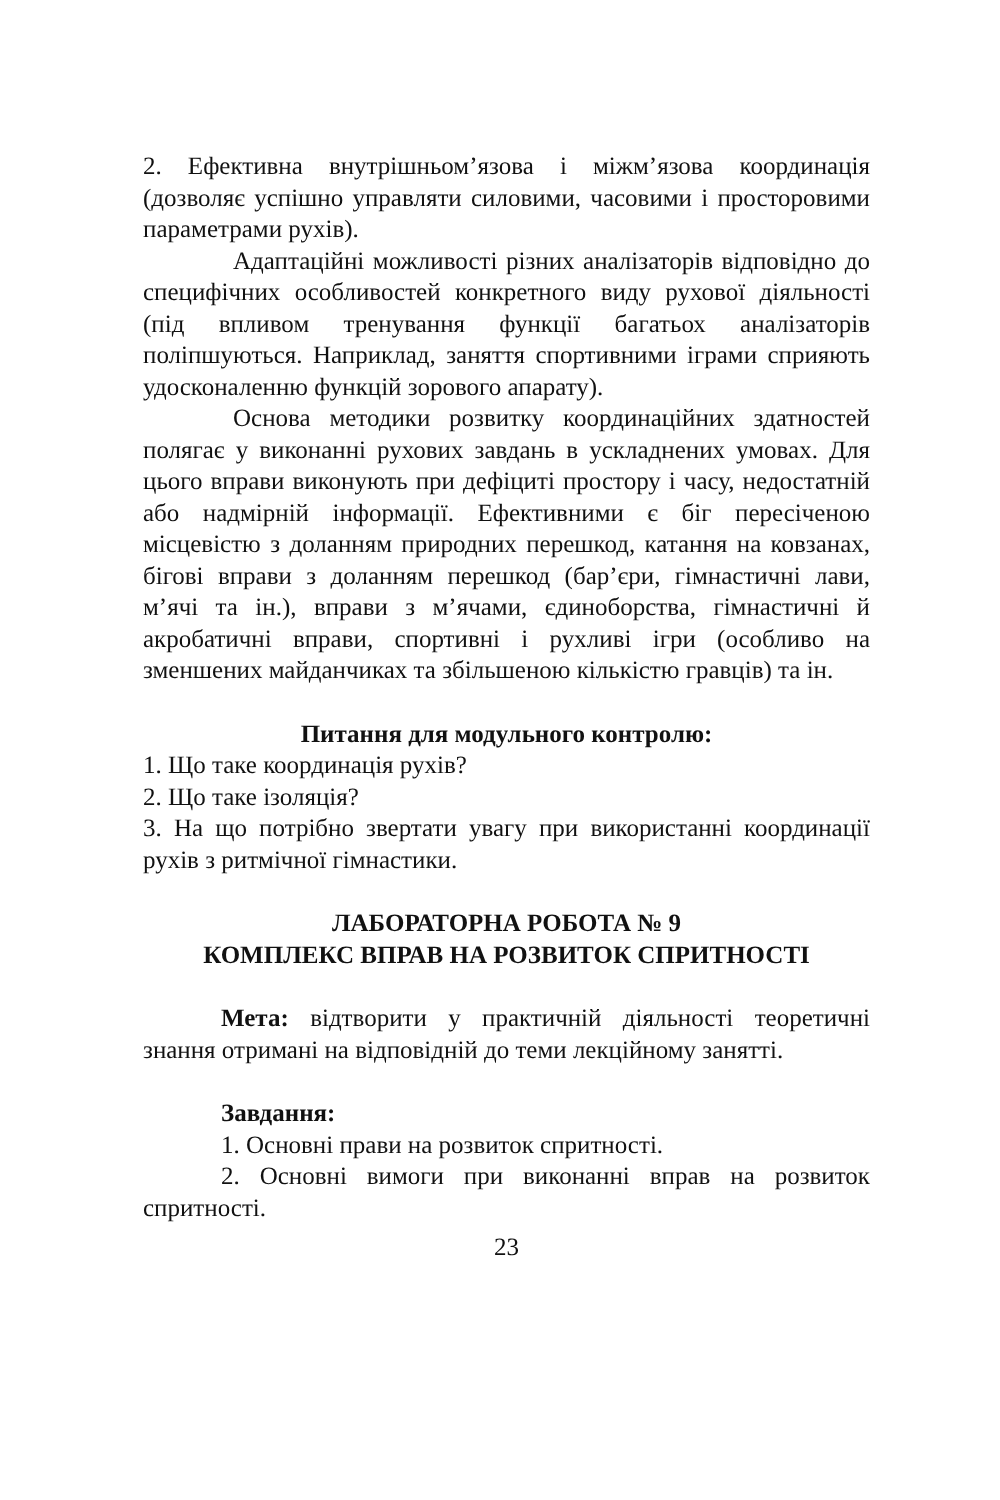2. Ефективна внутрішньом’язова і міжм’язова координація (дозволяє успішно управляти силовими, часовими і просторовими параметрами рухів).
Адаптаційні можливості різних аналізаторів відповідно до специфічних особливостей конкретного виду рухової діяльності (під впливом тренування функції багатьох аналізаторів поліпшуються. Наприклад, заняття спортивними іграми сприяють удосконаленню функцій зорового апарату).
Основа методики розвитку координаційних здатностей полягає у виконанні рухових завдань в ускладнених умовах. Для цього вправи виконують при дефіциті простору і часу, недостатній або надмірній інформації. Ефективними є біг пересіченою місцевістю з доланням природних перешкод, катання на ковзанах, бігові вправи з доланням перешкод (бар’єри, гімнастичні лави, м’ячі та ін.), вправи з м’ячами, єдиноборства, гімнастичні й акробатичні вправи, спортивні і рухливі ігри (особливо на зменшених майданчиках та збільшеною кількістю гравців) та ін.
Питання для модульного контролю:
1. Що таке координація рухів?
2. Що таке ізоляція?
3. На що потрібно звертати увагу при використанні координації рухів з ритмічної гімнастики.
ЛАБОРАТОРНА РОБОТА № 9
КОМПЛЕКС ВПРАВ НА РОЗВИТОК СПРИТНОСТІ
Мета: відтворити у практичній діяльності теоретичні знання отримані на відповідній до теми лекційному занятті.
Завдання:
1. Основні прави на розвиток спритності.
2. Основні вимоги при виконанні вправ на розвиток спритності.
23